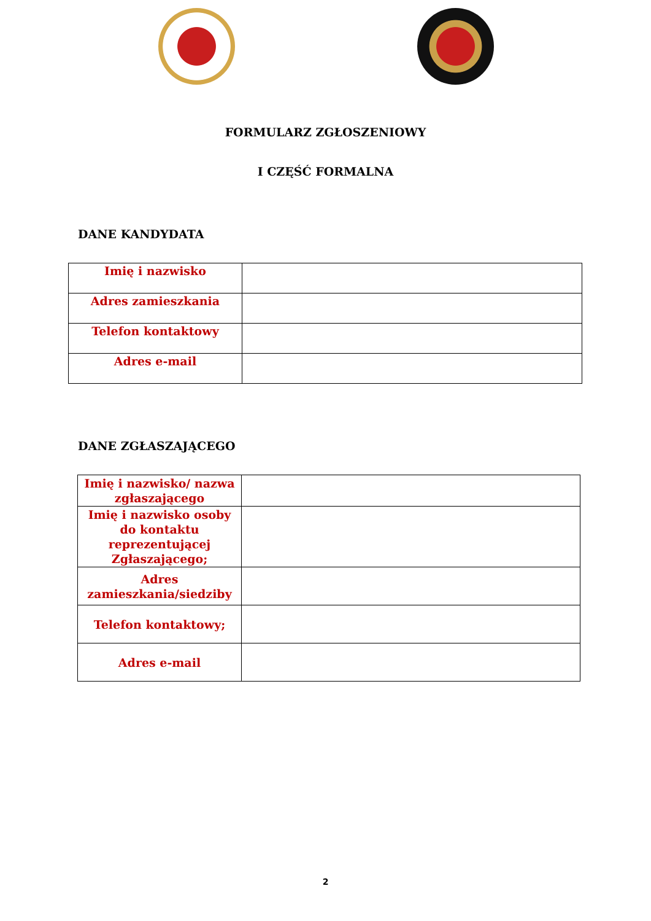FORMULARZ ZGŁOSZENIOWY
I CZĘŚĆ FORMALNA
DANE KANDYDATA
| Imię i nazwisko | |
| Adres zamieszkania | |
| Telefon kontaktowy | |
| Adres e-mail | |
DANE ZGŁASZAJĄCEGO
| Imię i nazwisko/ nazwa zgłaszającego | |
| Imię i nazwisko osoby do kontaktu reprezentującej Zgłaszającego; | |
| Adres zamieszkania/siedziby | |
| Telefon kontaktowy; | |
| Adres e-mail | |
2